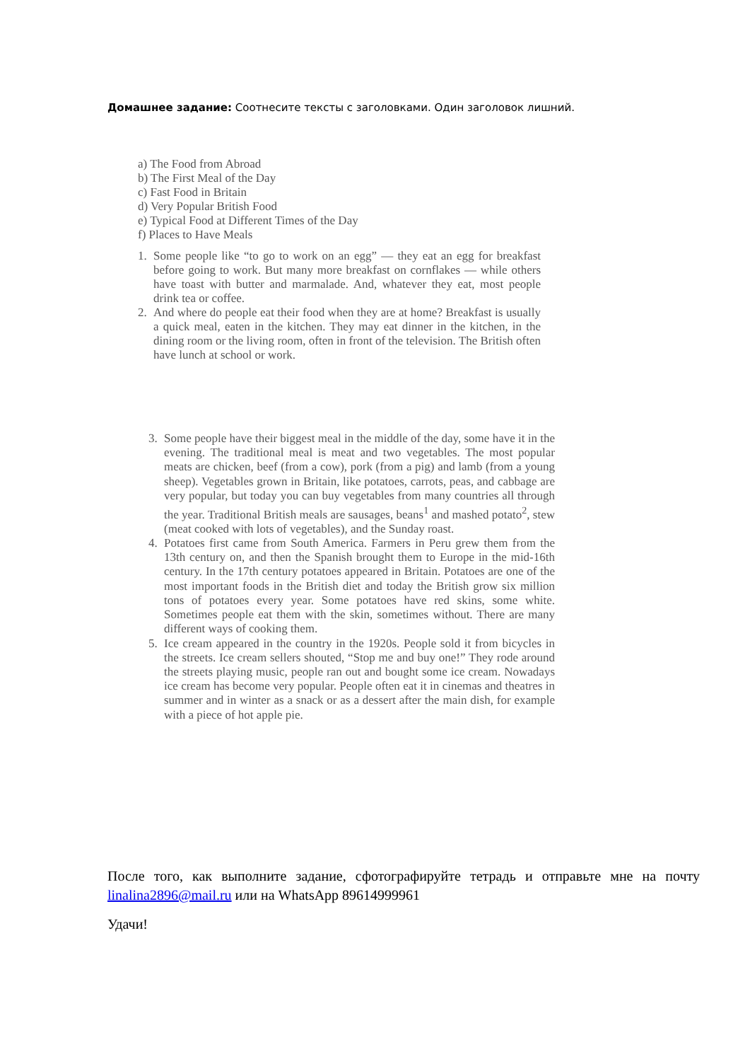Домашнее задание: Соотнесите тексты с заголовками. Один заголовок лишний.
a) The Food from Abroad
b) The First Meal of the Day
c) Fast Food in Britain
d) Very Popular British Food
e) Typical Food at Different Times of the Day
f) Places to Have Meals
1. Some people like “to go to work on an egg” — they eat an egg for breakfast before going to work. But many more breakfast on cornflakes — while others have toast with butter and marmalade. And, whatever they eat, most people drink tea or coffee.
2. And where do people eat their food when they are at home? Breakfast is usually a quick meal, eaten in the kitchen. They may eat dinner in the kitchen, in the dining room or the living room, often in front of the television. The British often have lunch at school or work.
3. Some people have their biggest meal in the middle of the day, some have it in the evening. The traditional meal is meat and two vegetables. The most popular meats are chicken, beef (from a cow), pork (from a pig) and lamb (from a young sheep). Vegetables grown in Britain, like potatoes, carrots, peas, and cabbage are very popular, but today you can buy vegetables from many countries all through the year. Traditional British meals are sausages, beans<sup>1</sup> and mashed potato<sup>2</sup>, stew (meat cooked with lots of vegetables), and the Sunday roast.
4. Potatoes first came from South America. Farmers in Peru grew them from the 13th century on, and then the Spanish brought them to Europe in the mid-16th century. In the 17th century potatoes appeared in Britain. Potatoes are one of the most important foods in the British diet and today the British grow six million tons of potatoes every year. Some potatoes have red skins, some white. Sometimes people eat them with the skin, sometimes without. There are many different ways of cooking them.
5. Ice cream appeared in the country in the 1920s. People sold it from bicycles in the streets. Ice cream sellers shouted, “Stop me and buy one!” They rode around the streets playing music, people ran out and bought some ice cream. Nowadays ice cream has become very popular. People often eat it in cinemas and theatres in summer and in winter as a snack or as a dessert after the main dish, for example with a piece of hot apple pie.
После того, как выполните задание, сфотографируйте тетрадь и отправьте мне на почту linalina2896@mail.ru или на WhatsApp 89614999961
Удачи!